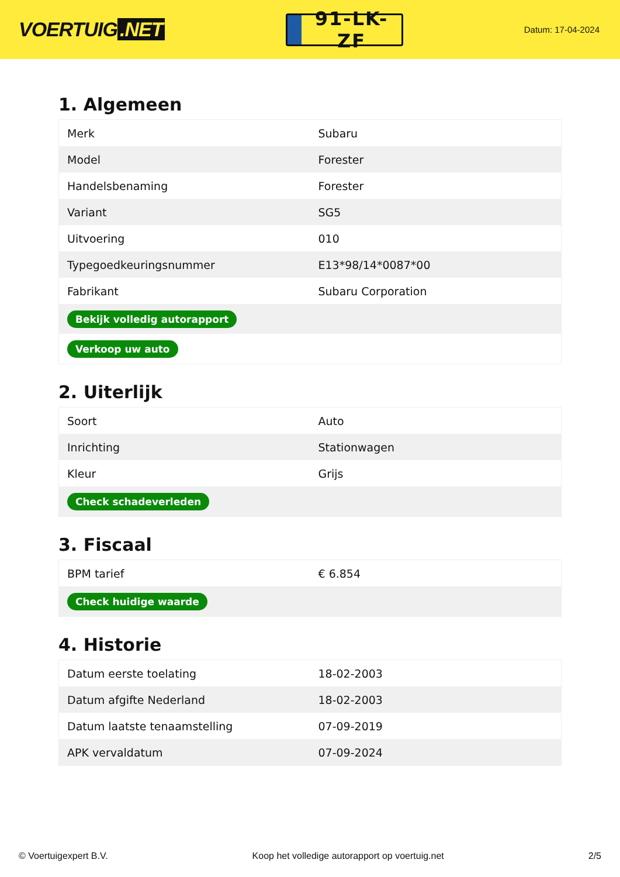VOERTUIG.NET
91-LK-ZF
Datum: 17-04-2024
1. Algemeen
| Merk | Subaru |
| Model | Forester |
| Handelsbenaming | Forester |
| Variant | SG5 |
| Uitvoering | 010 |
| Typegoedkeuringsnummer | E13*98/14*0087*00 |
| Fabrikant | Subaru Corporation |
| Bekijk volledig autorapport | |
| Verkoop uw auto | |
2. Uiterlijk
| Soort | Auto |
| Inrichting | Stationwagen |
| Kleur | Grijs |
| Check schadeverleden | |
3. Fiscaal
| BPM tarief | € 6.854 |
| Check huidige waarde | |
4. Historie
| Datum eerste toelating | 18-02-2003 |
| Datum afgifte Nederland | 18-02-2003 |
| Datum laatste tenaamstelling | 07-09-2019 |
| APK vervaldatum | 07-09-2024 |
© Voertuigexpert B.V. Koop het volledige autorapport op voertuig.net 2/5